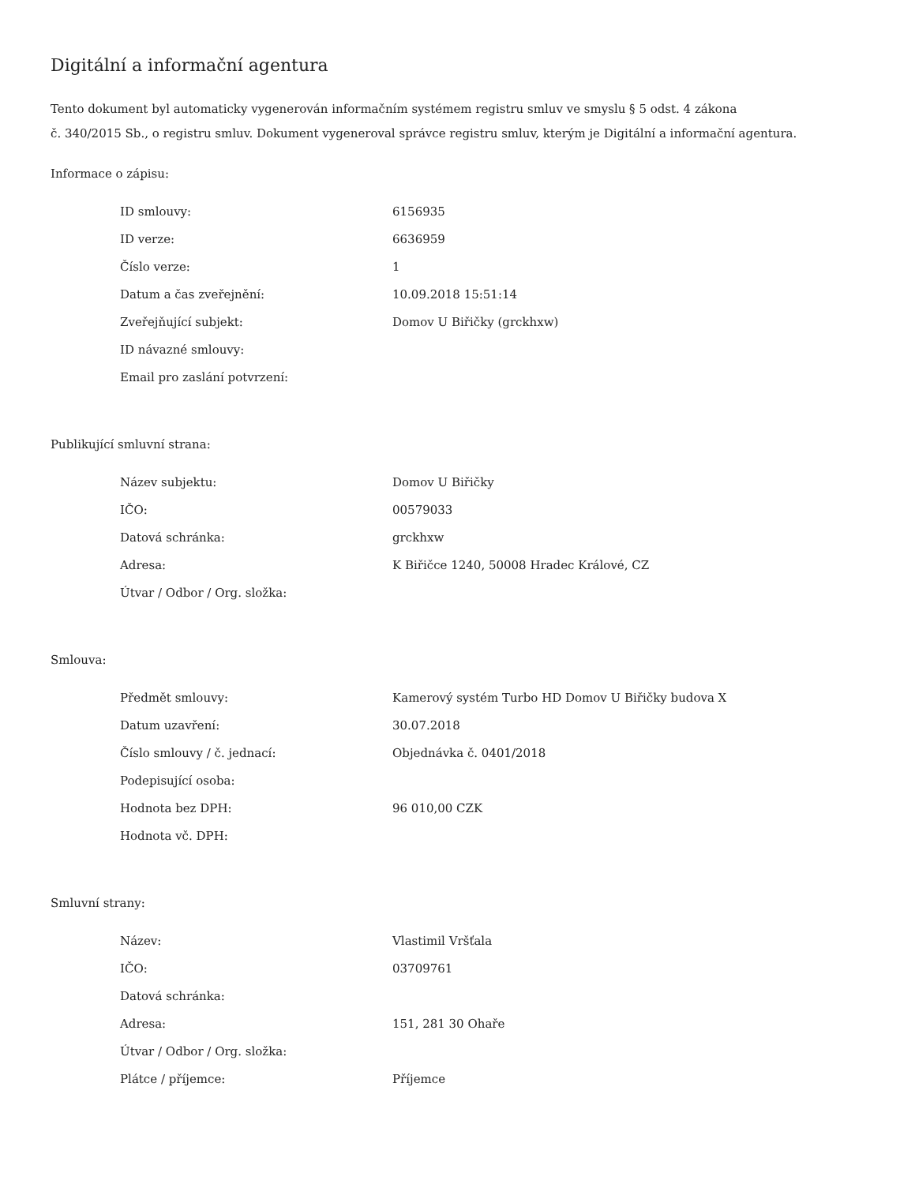Digitální a informační agentura
Tento dokument byl automaticky vygenerován informačním systémem registru smluv ve smyslu § 5 odst. 4 zákona
č. 340/2015 Sb., o registru smluv. Dokument vygeneroval správce registru smluv, kterým je Digitální a informační agentura.
Informace o zápisu:
| ID smlouvy: | 6156935 |
| ID verze: | 6636959 |
| Číslo verze: | 1 |
| Datum a čas zveřejnění: | 10.09.2018 15:51:14 |
| Zveřejňující subjekt: | Domov U Biřičky (grckhxw) |
| ID návazné smlouvy: | |
| Email pro zaslání potvrzení: | |
Publikující smluvní strana:
| Název subjektu: | Domov U Biřičky |
| IČO: | 00579033 |
| Datová schránka: | grckhxw |
| Adresa: | K Biřičce 1240, 50008 Hradec Králové, CZ |
| Útvar / Odbor / Org. složka: | |
Smlouva:
| Předmět smlouvy: | Kamerový systém Turbo HD Domov U Biřičky budova X |
| Datum uzavření: | 30.07.2018 |
| Číslo smlouvy / č. jednací: | Objednávka č. 0401/2018 |
| Podepisující osoba: | |
| Hodnota bez DPH: | 96 010,00 CZK |
| Hodnota vč. DPH: | |
Smluvní strany:
| Název: | Vlastimil Vršťala |
| IČO: | 03709761 |
| Datová schránka: | |
| Adresa: | 151, 281 30 Ohaře |
| Útvar / Odbor / Org. složka: | |
| Plátce / příjemce: | Příjemce |